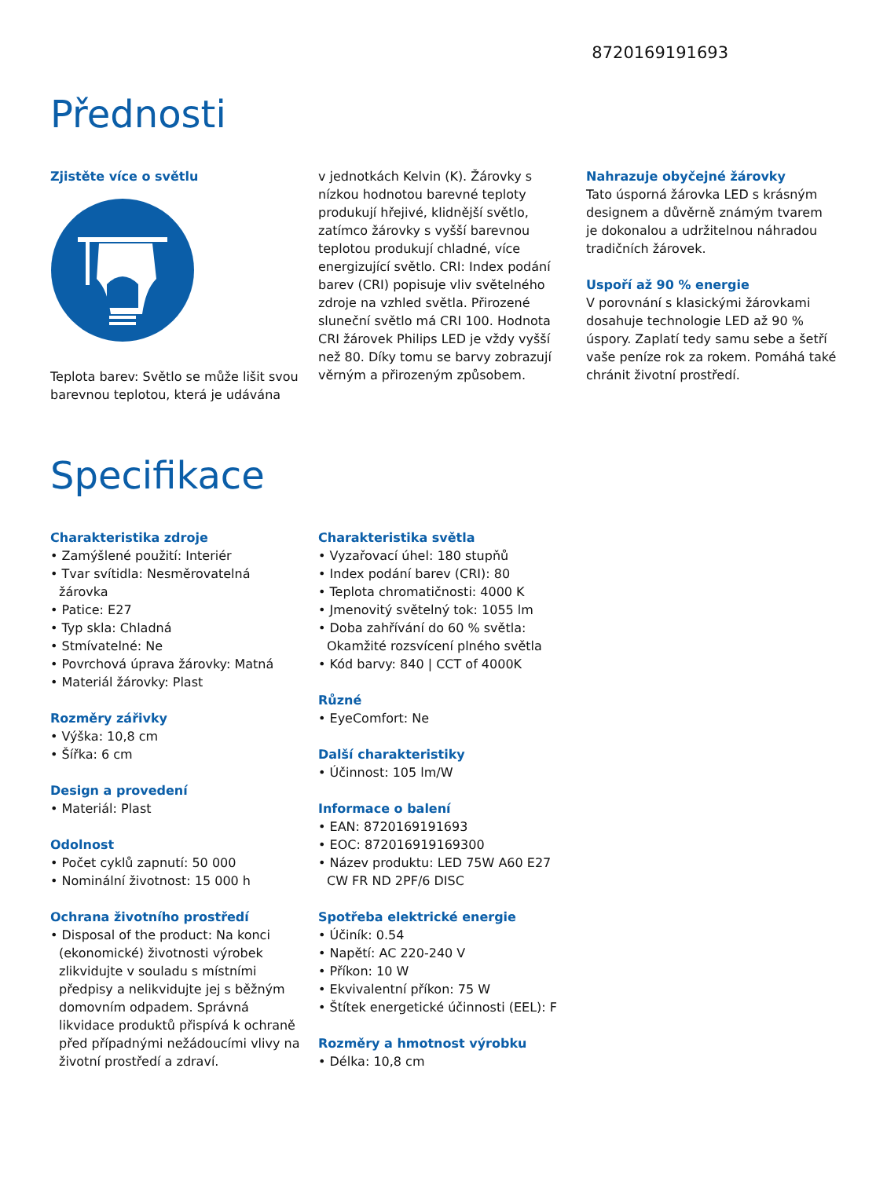8720169191693
Přednosti
Zjistěte více o světlu
Teplota barev: Světlo se může lišit svou barevnou teplotou, která je udávána
v jednotkách Kelvin (K). Žárovky s nízkou hodnotou barevné teploty produkují hřejivé, klidnější světlo, zatímco žárovky s vyšší barevnou teplotou produkují chladné, více energizující světlo. CRI: Index podání barev (CRI) popisuje vliv světelného zdroje na vzhled světla. Přirozené sluneční světlo má CRI 100. Hodnota CRI žárovek Philips LED je vždy vyšší než 80. Díky tomu se barvy zobrazují věrným a přirozeným způsobem.
Nahrazuje obyčejné žárovky
Tato úsporná žárovka LED s krásným designem a důvěrně známým tvarem je dokonalou a udržitelnou náhradou tradičních žárovek.
Uspoří až 90 % energie
V porovnání s klasickými žárovkami dosahuje technologie LED až 90 % úspory. Zaplatí tedy samu sebe a šetří vaše peníze rok za rokem. Pomáhá také chránit životní prostředí.
Specifikace
Charakteristika zdroje
• Zamýšlené použití: Interiér
• Tvar svítidla: Nesměrovatelná žárovka
• Patice: E27
• Typ skla: Chladná
• Stmívatelné: Ne
• Povrchová úprava žárovky: Matná
• Materiál žárovky: Plast
Rozměry zářivky
• Výška: 10,8 cm
• Šířka: 6 cm
Design a provedení
• Materiál: Plast
Odolnost
• Počet cyklů zapnutí: 50 000
• Nominální životnost: 15 000 h
Ochrana životního prostředí
• Disposal of the product: Na konci (ekonomické) životnosti výrobek zlikvidujte v souladu s místními předpisy a nelikvidujte jej s běžným domovním odpadem. Správná likvidace produktů přispívá k ochraně před případnými nežádoucími vlivy na životní prostředí a zdraví.
Charakteristika světla
• Vyzařovací úhel: 180 stupňů
• Index podání barev (CRI): 80
• Teplota chromatičnosti: 4000 K
• Jmenovitý světelný tok: 1055 lm
• Doba zahřívání do 60 % světla: Okamžité rozsvícení plného světla
• Kód barvy: 840 | CCT of 4000K
Různé
• EyeComfort: Ne
Další charakteristiky
• Účinnost: 105 lm/W
Informace o balení
• EAN: 8720169191693
• EOC: 872016919169300
• Název produktu: LED 75W A60 E27 CW FR ND 2PF/6 DISC
Spotřeba elektrické energie
• Účiník: 0.54
• Napětí: AC 220-240 V
• Příkon: 10 W
• Ekvivalentní příkon: 75 W
• Štítek energetické účinnosti (EEL): F
Rozměry a hmotnost výrobku
• Délka: 10,8 cm